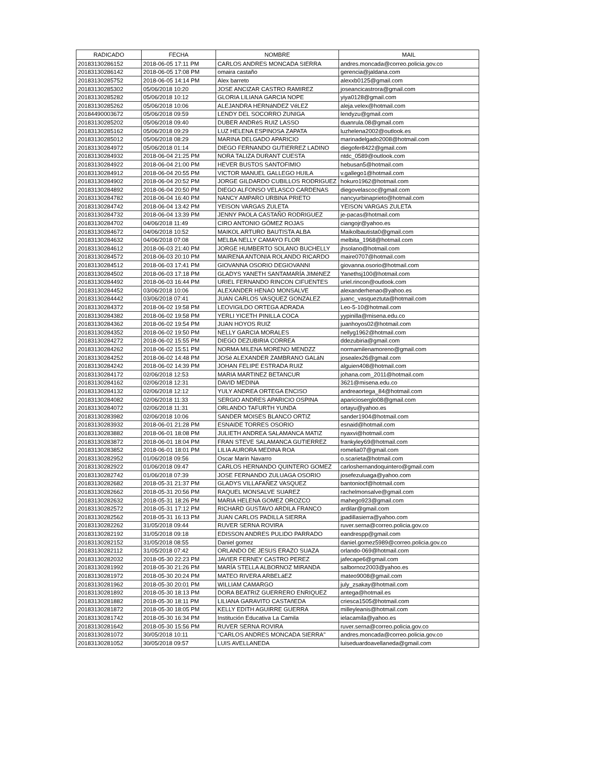| RADICADO | FECHA | NOMBRE | MAIL |
| --- | --- | --- | --- |
| 20183130286152 | 2018-06-05 17:11 PM | CARLOS ANDRES MONCADA SIERRA | andres.moncada@correo.policia.gov.co |
| 20183130286142 | 2018-06-05 17:08 PM | omaira castaño | gerencia@jaldana.com |
| 20183130285752 | 2018-06-05 14:14 PM | Alex barreto | alexxb0125@gmail.com |
| 20183130285302 | 05/06/2018 10:20 | JOSE ANCIZAR CASTRO RAMIREZ | joseancicastrora@gmail.com |
| 20183130285282 | 05/06/2018 10:12 | GLORIA LILIANA GARCIA NOPE | yiya0128@gmail.com |
| 20183130285262 | 05/06/2018 10:06 | ALEJANDRA HERNáNDEZ VéLEZ | aleja.velex@hotmail.com |
| 20184490003672 | 05/06/2018 09:59 | LENDY DEL SOCORRO ZUNIGA | lendyzu@gmail.com |
| 20183130285202 | 05/06/2018 09:40 | DUBER ANDRéS RUIZ LASSO | duanrula.08@gmail.com |
| 20183130285162 | 05/06/2018 09:29 | LUZ HELENA ESPINOSA ZAPATA | luzhelena2002@outlook.es |
| 20183130285012 | 05/06/2018 08:29 | MARINA DELGADO APARICIO | marinadelgado2008@hotmail.com |
| 20183130284972 | 05/06/2018 01:14 | DIEGO FERNANDO GUTIERREZ LADINO | diegofer8422@gmail.com |
| 20183130284932 | 2018-06-04 21:25 PM | NORA TALIZA DURANT CUESTA | ntdc_0589@outlook.com |
| 20183130284922 | 2018-06-04 21:00 PM | HEVER BUSTOS SANTOFIMIO | hebusan5@hotmail.com |
| 20183130284912 | 2018-06-04 20:55 PM | VICTOR MANUEL GALLEGO HUILA | v.gallego1@hotmail.com |
| 20183130284902 | 2018-06-04 20:52 PM | JORGE GILDARDO CUBILLOS RODRIGUEZ | hokuro1962@hotmail.com |
| 20183130284892 | 2018-06-04 20:50 PM | DIEGO ALFONSO VELASCO CARDENAS | diegovelascoc@gmail.com |
| 20183130284782 | 2018-06-04 16:40 PM | NANCY AMPARO URBINA PRIETO | nancyurbinaprieto@hotmail.com |
| 20183130284742 | 2018-06-04 13:42 PM | YEISON VARGAS ZULETA | YEISON VARGAS ZULETA |
| 20183130284732 | 2018-06-04 13:39 PM | JENNY PAOLA CASTAÑO RODRIGUEZ | je-pacas@hotmail.com |
| 20183130284702 | 04/06/2018 11:49 | CIRO ANTONIO GÓMEZ ROJAS | ciangojr@yahoo.es |
| 20183130284672 | 04/06/2018 10:52 | MAIKOL ARTURO BAUTISTA ALBA | Maikolbautista0@gmail.com |
| 20183130284632 | 04/06/2018 07:08 | MELBA NELLY CAMAYO FLOR | melbita_1968@hotmail.com |
| 20183130284612 | 2018-06-03 21:40 PM | JORGE HUMBERTO SOLANO BUCHELLY | jhsolano@hotmail.com |
| 20183130284572 | 2018-06-03 20:10 PM | MAIRENA ANTONIA ROLANDO RICARDO | maire0707@hotmail.com |
| 20183130284512 | 2018-06-03 17:41 PM | GIOVANNA OSORIO DEGIOVANNI | giovanna.osorio@hotmail.com |
| 20183130284502 | 2018-06-03 17:18 PM | GLADYS YANETH SANTAMARÍA JIMéNEZ | Yanethsj100@hotmail.com |
| 20183130284492 | 2018-06-03 16:44 PM | URIEL FERNANDO RINCON CIFUENTES | uriel.rincon@outlook.com |
| 20183130284452 | 03/06/2018 10:06 | ALEXANDER HENAO MONSALVE | alexanderhenao@yahoo.es |
| 20183130284442 | 03/06/2018 07:41 | JUAN CARLOS VASQUEZ GONZALEZ | juanc_vasqueztuta@hotmail.com |
| 20183130284372 | 2018-06-02 19:58 PM | LEOVIGILDO ORTEGA ADRADA | Leo-5-10@hotmail.com |
| 20183130284382 | 2018-06-02 19:58 PM | YERLI YICETH PINILLA COCA | yypinilla@misena.edu.co |
| 20183130284362 | 2018-06-02 19:54 PM | JUAN HOYOS RUIZ | juanhoyos02@hotmail.com |
| 20183130284352 | 2018-06-02 19:50 PM | NELLY GARCIA MORALES | nellyg1962@hotmail.com |
| 20183130284272 | 2018-06-02 15:55 PM | DIEGO DEZUBIRIA CORREA | ddezubiria@gmail.com |
| 20183130284262 | 2018-06-02 15:51 PM | NORMA MILENA MORENO MENDZZ | normamilenamoreno@gmail.com |
| 20183130284252 | 2018-06-02 14:48 PM | JOSé ALEXANDER ZAMBRANO GALáN | josealex26@gmail.com |
| 20183130284242 | 2018-06-02 14:39 PM | JOHAN FELIPE ESTRADA RUIZ | alguien408@hotmail.com |
| 20183130284172 | 02/06/2018 12:53 | MARIA MARTINEZ BETANCUR | johana.com_2011@hotmail.com |
| 20183130284162 | 02/06/2018 12:31 | DAVID MEDINA | 3621@misena.edu.co |
| 20183130284132 | 02/06/2018 12:12 | YULY ANDREA ORTEGA ENCISO | andreaortega_84@hotmail.com |
| 20183130284082 | 02/06/2018 11:33 | SERGIO ANDRES APARICIO OSPINA | aparicioserglo08@gmail.com |
| 20183130284072 | 02/06/2018 11:31 | ORLANDO TAFURTH YUNDA | ortayu@yahoo.es |
| 20183130283982 | 02/06/2018 10:06 | SANDER MOISES BLANCO ORTIZ | sander1904@hotmail.com |
| 20183130283932 | 2018-06-01 21:28 PM | ESNAIDE TORRES OSORIO | esnaid@hotmail.com |
| 20183130283882 | 2018-06-01 18:08 PM | JULIETH ANDREA SALAMANCA MATIZ | nyaxvi@hotmail.com |
| 20183130283872 | 2018-06-01 18:04 PM | FRAN STEVE SALAMANCA GUTIERREZ | frankyley69@hotmail.com |
| 20183130283852 | 2018-06-01 18:01 PM | LILIA AURORA MEDINA ROA | romelia07@gmail.com |
| 20183130282952 | 01/06/2018 09:56 | Oscar Marin Navarro | o.scarieta@hotmail.com |
| 20183130282922 | 01/06/2018 09:47 | CARLOS HERNANDO QUINTERO GOMEZ | carloshernandoquintero@gmail.com |
| 20183130282742 | 01/06/2018 07:39 | JOSE FERNANDO ZULUAGA OSORIO | josefezuluaga@yahoo.com |
| 20183130282682 | 2018-05-31 21:37 PM | GLADYS VILLAFAÑEZ VASQUEZ | bantoniocf@hotmail.com |
| 20183130282662 | 2018-05-31 20:56 PM | RAQUEL MONSALVE SUAREZ | rachelmonsalve@gmail.com |
| 20183130282632 | 2018-05-31 18:26 PM | MARIA HELENA GOMEZ OROZCO | mahego923@gmail.com |
| 20183130282572 | 2018-05-31 17:12 PM | RICHARD GUSTAVO ARDILA FRANCO | ardilar@gmail.com |
| 20183130282562 | 2018-05-31 16:13 PM | JUAN CARLOS PADILLA SIERRA | jpadillasierra@yahoo.com |
| 20183130282262 | 31/05/2018 09:44 | RUVER SERNA ROVIRA | ruver.serna@correo.policia.gov.co |
| 20183130282192 | 31/05/2018 09:18 | EDISSON ANDRES PULIDO PARRADO | eandrespp@gmail.com |
| 20183130282152 | 31/05/2018 08:55 | Daniel gomez | daniel.gomez5989@correo.policia.gov.co |
| 20183130282112 | 31/05/2018 07:42 | ORLANDO DE JESUS ERAZO SUAZA | orlando-069@hotmail.com |
| 20183130282032 | 2018-05-30 22:23 PM | JAVIER FERNEY CASTRO PEREZ | jafecape6@gmail.com |
| 20183130281992 | 2018-05-30 21:26 PM | MARÍA STELLA ALBORNOZ MIRANDA | salbornoz2003@yahoo.es |
| 20183130281972 | 2018-05-30 20:24 PM | MATEO RIVERA ARBELáEZ | mateo9008@gmail.com |
| 20183130281962 | 2018-05-30 20:01 PM | WILLIAM CAMARGO | july_zsakay@hotmail.com |
| 20183130281892 | 2018-05-30 18:13 PM | DORA BEATRIZ GUERRERO ENRIQUEZ | antega@hotmail.es |
| 20183130281882 | 2018-05-30 18:11 PM | LILIANA GARAVITO CASTAñEDA | criesca1505@hotmail.com |
| 20183130281872 | 2018-05-30 18:05 PM | KELLY EDITH AGUIRRE GUERRA | milleyleanis@hotmail.com |
| 20183130281742 | 2018-05-30 16:34 PM | Institución Educativa La Camila | ielacamila@yahoo.es |
| 20183130281642 | 2018-05-30 15:56 PM | RUVER SERNA ROVIRA | ruver.serna@correo.policia.gov.co |
| 20183130281072 | 30/05/2018 10:11 | "CARLOS ANDRES MONCADA SIERRA" | andres.moncada@correo.policia.gov.co |
| 20183130281052 | 30/05/2018 09:57 | LUIS AVELLANEDA | luiseduardoavellaneda@gmail.com |